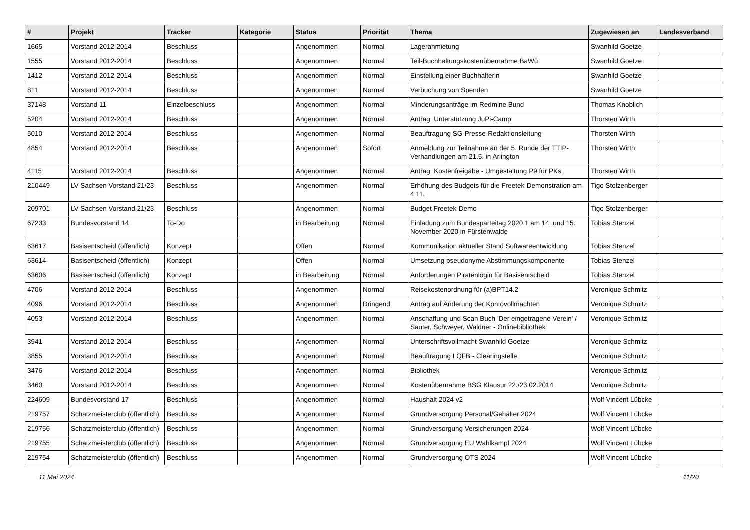| # | Projekt | Tracker | Kategorie | Status | Priorität | Thema | Zugewiesen an | Landesverband |
| --- | --- | --- | --- | --- | --- | --- | --- | --- |
| 1665 | Vorstand 2012-2014 | Beschluss | | Angenommen | Normal | Lageranmietung | Swanhild Goetze | |
| 1555 | Vorstand 2012-2014 | Beschluss | | Angenommen | Normal | Teil-Buchhaltungskostenübernahme BaWü | Swanhild Goetze | |
| 1412 | Vorstand 2012-2014 | Beschluss | | Angenommen | Normal | Einstellung einer Buchhalterin | Swanhild Goetze | |
| 811 | Vorstand 2012-2014 | Beschluss | | Angenommen | Normal | Verbuchung von Spenden | Swanhild Goetze | |
| 37148 | Vorstand 11 | Einzelbeschluss | | Angenommen | Normal | Minderungsanträge im Redmine Bund | Thomas Knoblich | |
| 5204 | Vorstand 2012-2014 | Beschluss | | Angenommen | Normal | Antrag: Unterstützung JuPi-Camp | Thorsten Wirth | |
| 5010 | Vorstand 2012-2014 | Beschluss | | Angenommen | Normal | Beauftragung SG-Presse-Redaktionsleitung | Thorsten Wirth | |
| 4854 | Vorstand 2012-2014 | Beschluss | | Angenommen | Sofort | Anmeldung zur Teilnahme an der 5. Runde der TTIP-Verhandlungen am 21.5. in Arlington | Thorsten Wirth | |
| 4115 | Vorstand 2012-2014 | Beschluss | | Angenommen | Normal | Antrag: Kostenfreigabe - Umgestaltung P9 für PKs | Thorsten Wirth | |
| 210449 | LV Sachsen Vorstand 21/23 | Beschluss | | Angenommen | Normal | Erhöhung des Budgets für die Freetek-Demonstration am 4.11. | Tigo Stolzenberger | |
| 209701 | LV Sachsen Vorstand 21/23 | Beschluss | | Angenommen | Normal | Budget Freetek-Demo | Tigo Stolzenberger | |
| 67233 | Bundesvorstand 14 | To-Do | | in Bearbeitung | Normal | Einladung zum Bundesparteitag 2020.1 am 14. und 15. November 2020 in Fürstenwalde | Tobias Stenzel | |
| 63617 | Basisentscheid (öffentlich) | Konzept | | Offen | Normal | Kommunikation aktueller Stand Softwareentwicklung | Tobias Stenzel | |
| 63614 | Basisentscheid (öffentlich) | Konzept | | Offen | Normal | Umsetzung pseudonyme Abstimmungskomponente | Tobias Stenzel | |
| 63606 | Basisentscheid (öffentlich) | Konzept | | in Bearbeitung | Normal | Anforderungen Piratenlogin für Basisentscheid | Tobias Stenzel | |
| 4706 | Vorstand 2012-2014 | Beschluss | | Angenommen | Normal | Reisekostenordnung für (a)BPT14.2 | Veronique Schmitz | |
| 4096 | Vorstand 2012-2014 | Beschluss | | Angenommen | Dringend | Antrag auf Änderung der Kontovollmachten | Veronique Schmitz | |
| 4053 | Vorstand 2012-2014 | Beschluss | | Angenommen | Normal | Anschaffung und Scan Buch 'Der eingetragene Verein' / Sauter, Schweyer, Waldner - Onlinebibliothek | Veronique Schmitz | |
| 3941 | Vorstand 2012-2014 | Beschluss | | Angenommen | Normal | Unterschriftsvollmacht Swanhild Goetze | Veronique Schmitz | |
| 3855 | Vorstand 2012-2014 | Beschluss | | Angenommen | Normal | Beauftragung LQFB - Clearingstelle | Veronique Schmitz | |
| 3476 | Vorstand 2012-2014 | Beschluss | | Angenommen | Normal | Bibliothek | Veronique Schmitz | |
| 3460 | Vorstand 2012-2014 | Beschluss | | Angenommen | Normal | Kostenübernahme BSG Klausur 22./23.02.2014 | Veronique Schmitz | |
| 224609 | Bundesvorstand 17 | Beschluss | | Angenommen | Normal | Haushalt 2024 v2 | Wolf Vincent Lübcke | |
| 219757 | Schatzmeisterclub (öffentlich) | Beschluss | | Angenommen | Normal | Grundversorgung Personal/Gehälter 2024 | Wolf Vincent Lübcke | |
| 219756 | Schatzmeisterclub (öffentlich) | Beschluss | | Angenommen | Normal | Grundversorgung Versicherungen 2024 | Wolf Vincent Lübcke | |
| 219755 | Schatzmeisterclub (öffentlich) | Beschluss | | Angenommen | Normal | Grundversorgung EU Wahlkampf 2024 | Wolf Vincent Lübcke | |
| 219754 | Schatzmeisterclub (öffentlich) | Beschluss | | Angenommen | Normal | Grundversorgung OTS 2024 | Wolf Vincent Lübcke | |
11 Mai 2024 11/20